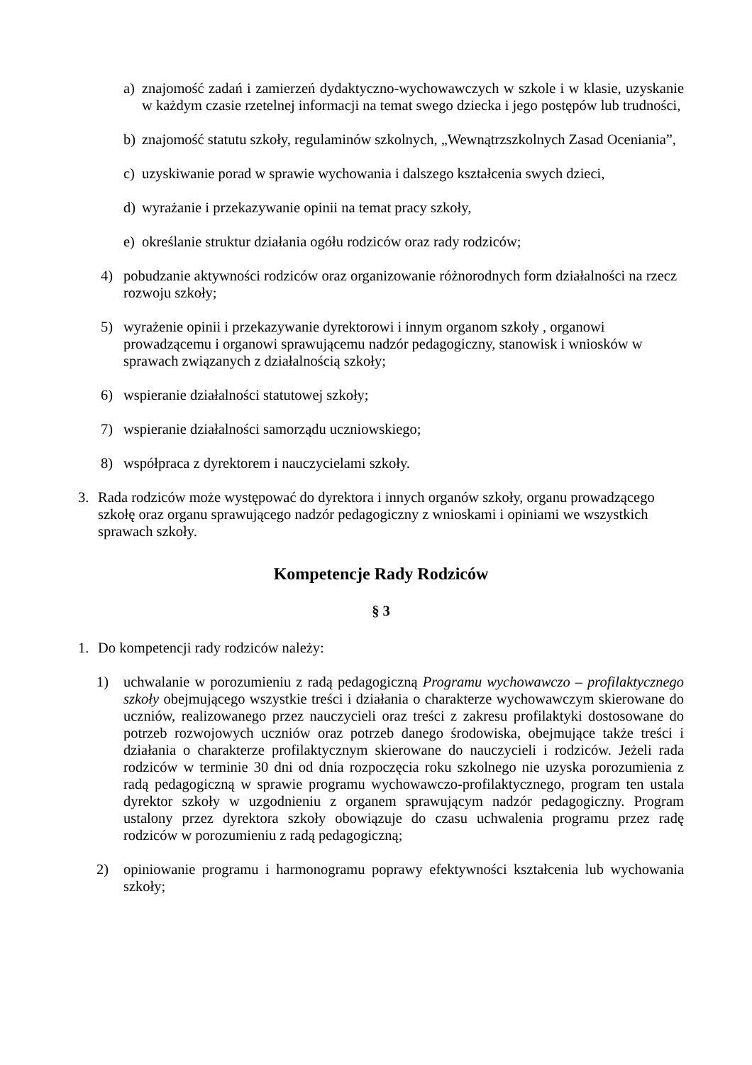a) znajomość zadań i zamierzeń dydaktyczno-wychowawczych w szkole i w klasie, uzyskanie w każdym czasie rzetelnej informacji na temat swego dziecka i jego postępów lub trudności,
b) znajomość statutu szkoły, regulaminów szkolnych, „Wewnątrzszkolnych Zasad Oceniania”,
c) uzyskiwanie porad w sprawie wychowania i dalszego kształcenia swych dzieci,
d) wyrażanie i przekazywanie opinii na temat pracy szkoły,
e) określanie struktur działania ogółu rodziców oraz rady rodziców;
4) pobudzanie aktywności rodziców oraz organizowanie różnorodnych form działalności na rzecz rozwoju szkoły;
5) wyrażenie opinii i przekazywanie dyrektorowi i innym organom szkoły , organowi prowadzącemu i organowi sprawującemu nadzór pedagogiczny, stanowisk i wniosków w sprawach związanych z działalnością szkoły;
6) wspieranie działalności statutowej szkoły;
7) wspieranie działalności samorządu uczniowskiego;
8) współpraca z dyrektorem i nauczycielami szkoły.
3. Rada rodziców może występować do dyrektora i innych organów szkoły, organu prowadzącego szkołę oraz organu sprawującego nadzór pedagogiczny z wnioskami i opiniami we wszystkich sprawach szkoły.
Kompetencje Rady Rodziców
§ 3
1. Do kompetencji rady rodziców należy:
1) uchwalanie w porozumieniu z radą pedagogiczną Programu wychowawczo – profilaktycznego szkoły obejmującego wszystkie treści i działania o charakterze wychowawczym skierowane do uczniów, realizowanego przez nauczycieli oraz treści z zakresu profilaktyki dostosowane do potrzeb rozwojowych uczniów oraz potrzeb danego środowiska, obejmujące także treści i działania o charakterze profilaktycznym skierowane do nauczycieli i rodziców. Jeżeli rada rodziców w terminie 30 dni od dnia rozpoczęcia roku szkolnego nie uzyska porozumienia z radą pedagogiczną w sprawie programu wychowawczo-profilaktycznego, program ten ustala dyrektor szkoły w uzgodnieniu z organem sprawującym nadzór pedagogiczny. Program ustalony przez dyrektora szkoły obowiązuje do czasu uchwalenia programu przez radę rodziców w porozumieniu z radą pedagogiczną;
2) opiniowanie programu i harmonogramu poprawy efektywności kształcenia lub wychowania szkoły;